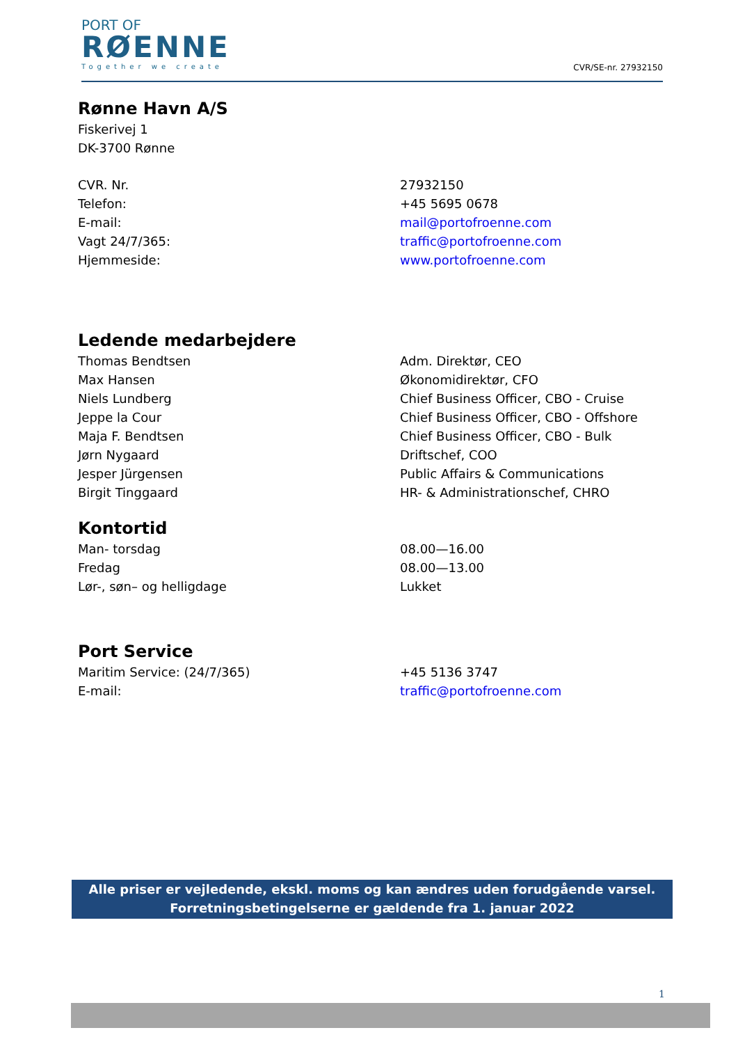PORT OF
RØENNE
Together we create
CVR/SE-nr. 27932150
Rønne Havn A/S
Fiskerivej 1
DK-3700 Rønne
| CVR. Nr. | 27932150 |
| Telefon: | +45 5695 0678 |
| E-mail: | mail@portofroenne.com |
| Vagt 24/7/365: | traffic@portofroenne.com |
| Hjemmeside: | www.portofroenne.com |
Ledende medarbejdere
| Thomas Bendtsen | Adm. Direktør, CEO |
| Max Hansen | Økonomidirektør, CFO |
| Niels Lundberg | Chief Business Officer, CBO - Cruise |
| Jeppe la Cour | Chief Business Officer, CBO - Offshore |
| Maja F. Bendtsen | Chief Business Officer, CBO - Bulk |
| Jørn Nygaard | Driftschef, COO |
| Jesper Jürgensen | Public Affairs & Communications |
| Birgit Tinggaard | HR- & Administrationschef, CHRO |
Kontortid
| Man- torsdag | 08.00—16.00 |
| Fredag | 08.00—13.00 |
| Lør-, søn– og helligdage | Lukket |
Port Service
| Maritim Service: (24/7/365) | +45 5136 3747 |
| E-mail: | traffic@portofroenne.com |
Alle priser er vejledende, ekskl. moms og kan ændres uden forudgående varsel.
Forretningsbetingelserne er gældende fra 1. januar 2022
1